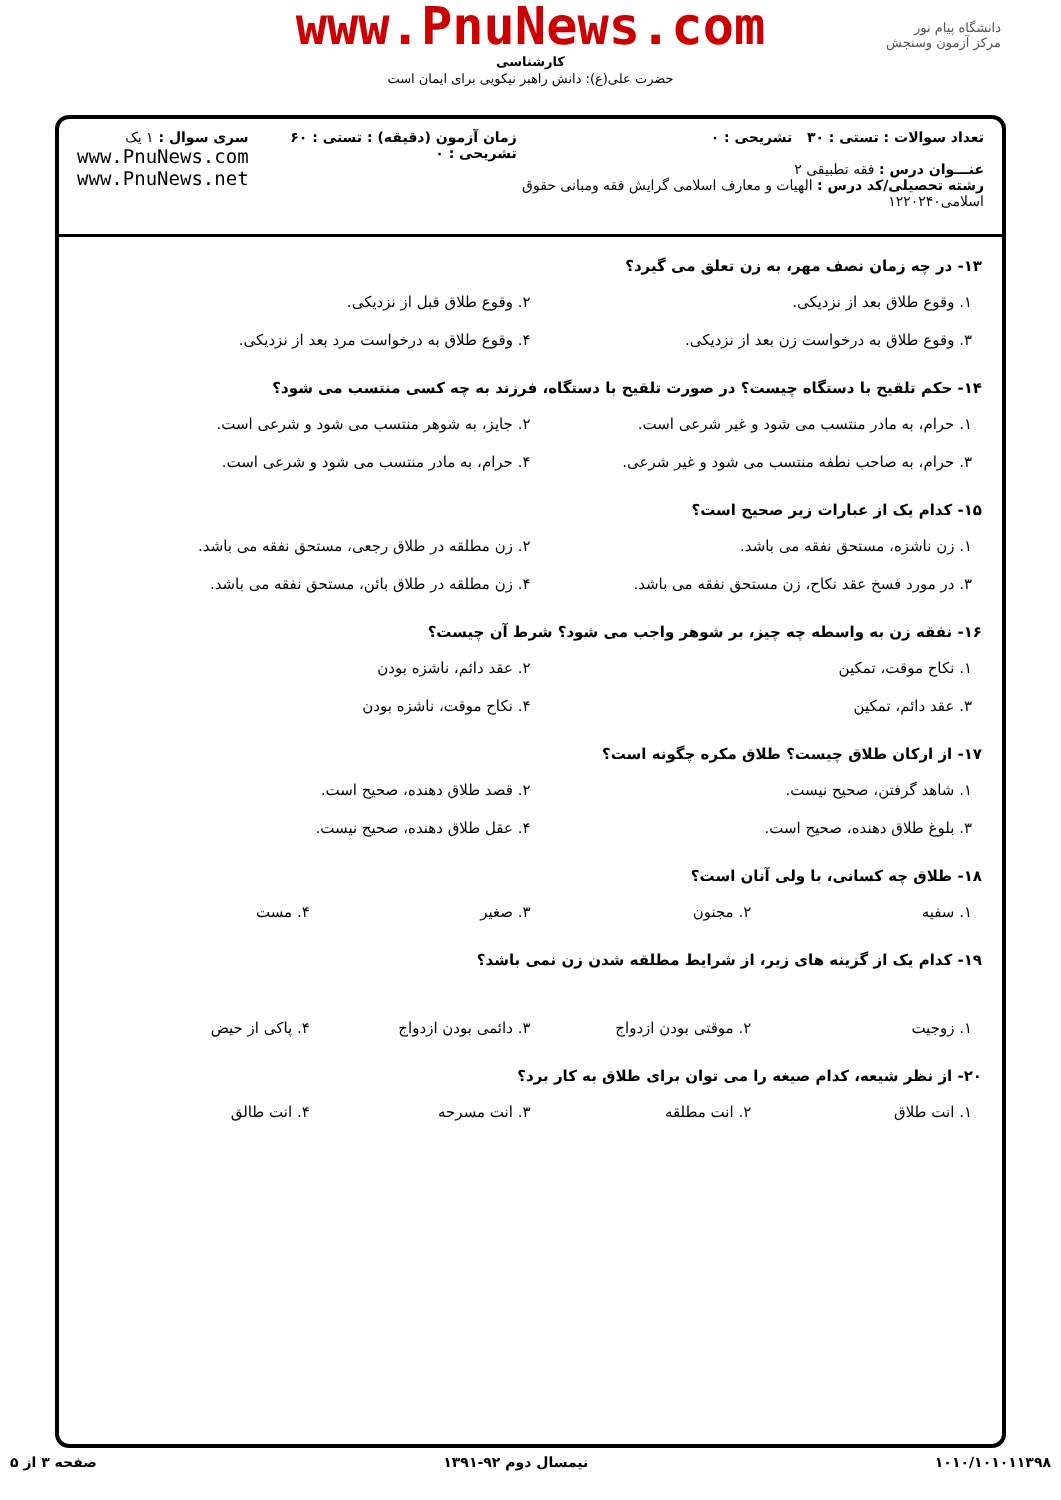دانشگاه پیام نور
مرکز آزمون وسنجش
www.PnuNews.com
کارشناسی
حضرت علی(ع): دانش راهبر نیکویی برای ایمان است
تعداد سوالات : تستی : ۳۰ تشریحی : ۰
عنـــوان درس : فقه تطبیقی ۲
رشته تحصیلی/کد درس : الهیات و معارف اسلامی گرایش فقه ومبانی حقوق اسلامی۱۲۲۰۲۴۰
زمان آزمون (دقیقه) : تستی : ۶۰ تشریحی : ۰
سری سوال : ۱ یک
www.PnuNews.com
www.PnuNews.net
۱۳- در چه زمان نصف مهر، به زن تعلق می گیرد؟
۱. وقوع طلاق بعد از نزدیکی.
۲. وقوع طلاق قبل از نزدیکی.
۳. وقوع طلاق به درخواست زن بعد از نزدیکی.
۴. وقوع طلاق به درخواست مرد بعد از نزدیکی.
۱۴- حکم تلقیح با دستگاه چیست؟ در صورت تلقیح با دستگاه، فرزند به چه کسی منتسب می شود؟
۱. حرام، به مادر منتسب می شود و غیر شرعی است.
۲. جایز، به شوهر منتسب می شود و شرعی است.
۳. حرام، به صاحب نطفه منتسب می شود و غیر شرعی.
۴. حرام، به مادر منتسب می شود و شرعی است.
۱۵- کدام یک از عبارات زیر صحیح است؟
۱. زن ناشزه، مستحق نفقه می باشد.
۲. زن مطلقه در طلاق رجعی، مستحق نفقه می باشد.
۳. در مورد فسخ عقد نکاح، زن مستحق نفقه می باشد.
۴. زن مطلقه در طلاق بائن، مستحق نفقه می باشد.
۱۶- نفقه زن به واسطه چه چیز، بر شوهر واجب می شود؟ شرط آن چیست؟
۱. نکاح موقت، تمکین
۲. عقد دائم، ناشزه بودن
۳. عقد دائم، تمکین
۴. نکاح موقت، ناشزه بودن
۱۷- از ارکان طلاق چیست؟ طلاق مکره چگونه است؟
۱. شاهد گرفتن، صحیح نیست.
۲. قصد طلاق دهنده، صحیح است.
۳. بلوغ طلاق دهنده، صحیح است.
۴. عقل طلاق دهنده، صحیح نیست.
۱۸- طلاق چه کسانی، با ولی آنان است؟
۱. سفیه
۲. مجنون
۳. صغیر
۴. مست
۱۹- کدام یک از گزینه های زیر، از شرایط مطلقه شدن زن نمی باشد؟
۱. زوجیت
۲. موقتی بودن ازدواج
۳. دائمی بودن ازدواج
۴. پاکی از حیض
۲۰- از نظر شیعه، کدام صیغه را می توان برای طلاق به کار برد؟
۱. انت طلاق
۲. انت مطلقه
۳. انت مسرحه
۴. انت طالق
۱۰۱۰/۱۰۱۰۱۱۳۹۸ نیمسال دوم ۹۲-۱۳۹۱ صفحه ۳ از ۵